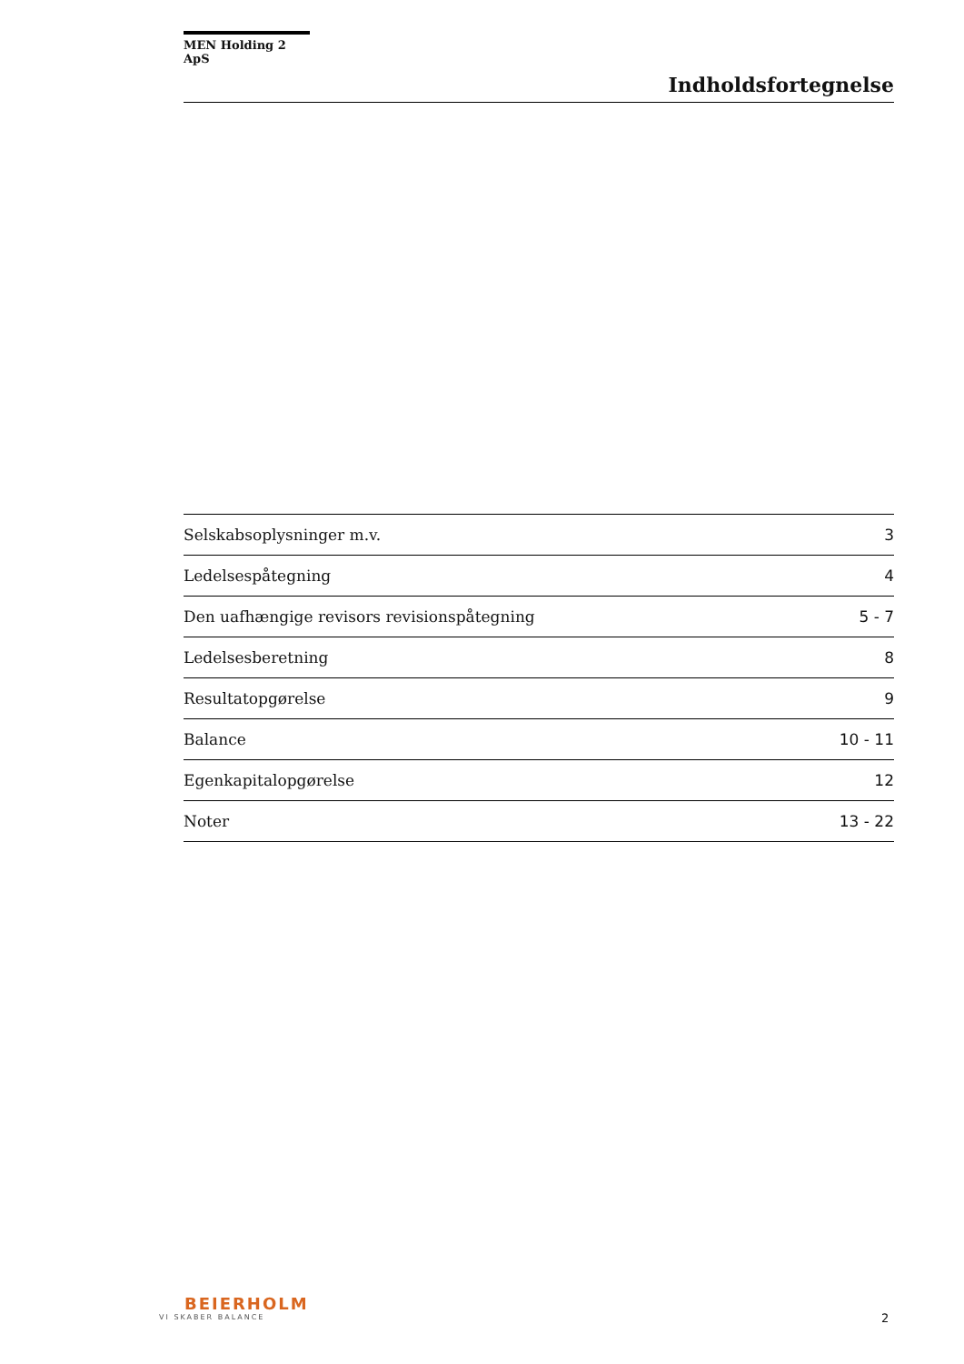MEN Holding 2 ApS
Indholdsfortegnelse
| Selskabsoplysninger m.v. | 3 |
| Ledelsespåtegning | 4 |
| Den uafhængige revisors revisionspåtegning | 5 - 7 |
| Ledelsesberetning | 8 |
| Resultatopgørelse | 9 |
| Balance | 10 - 11 |
| Egenkapitalopgørelse | 12 |
| Noter | 13 - 22 |
BEIERHOLM
VI SKABER BALANCE
2